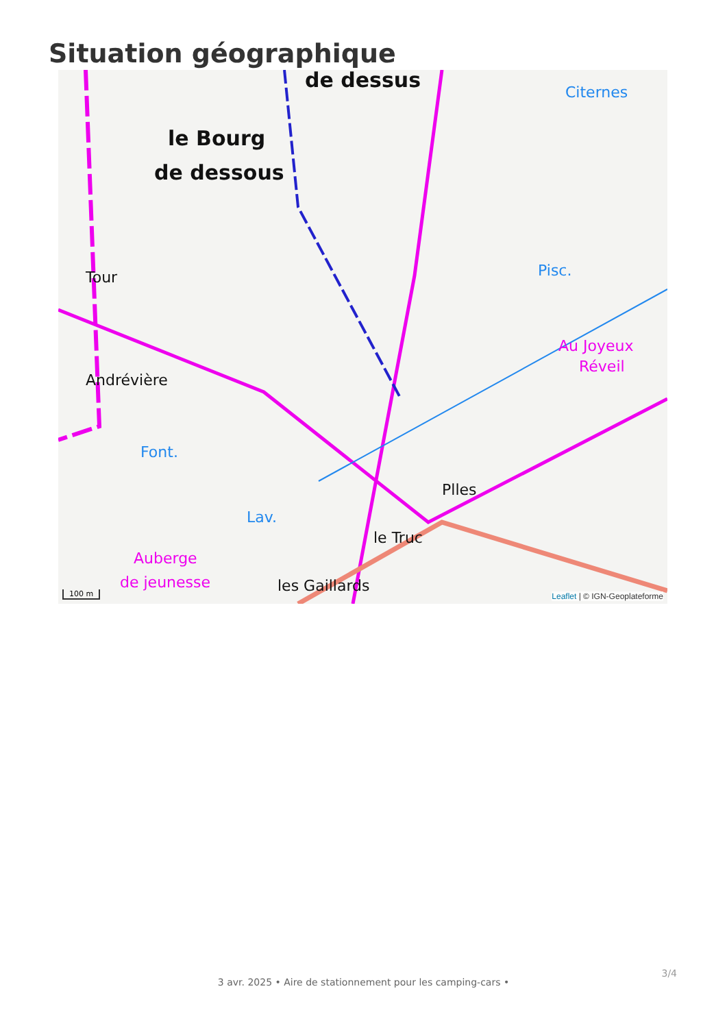Situation géographique
le Bourg
de dessous
de dessus
Andrévière
Tour
le Truc
les Gaillards
Plles
Au Joyeux
Réveil
Auberge
de jeunesse
Citernes
Pisc.
Font.
Lav.
100 m Leaflet | © IGN-Geoplateforme
3/4
3 avr. 2025 • Aire de stationnement pour les camping-cars •